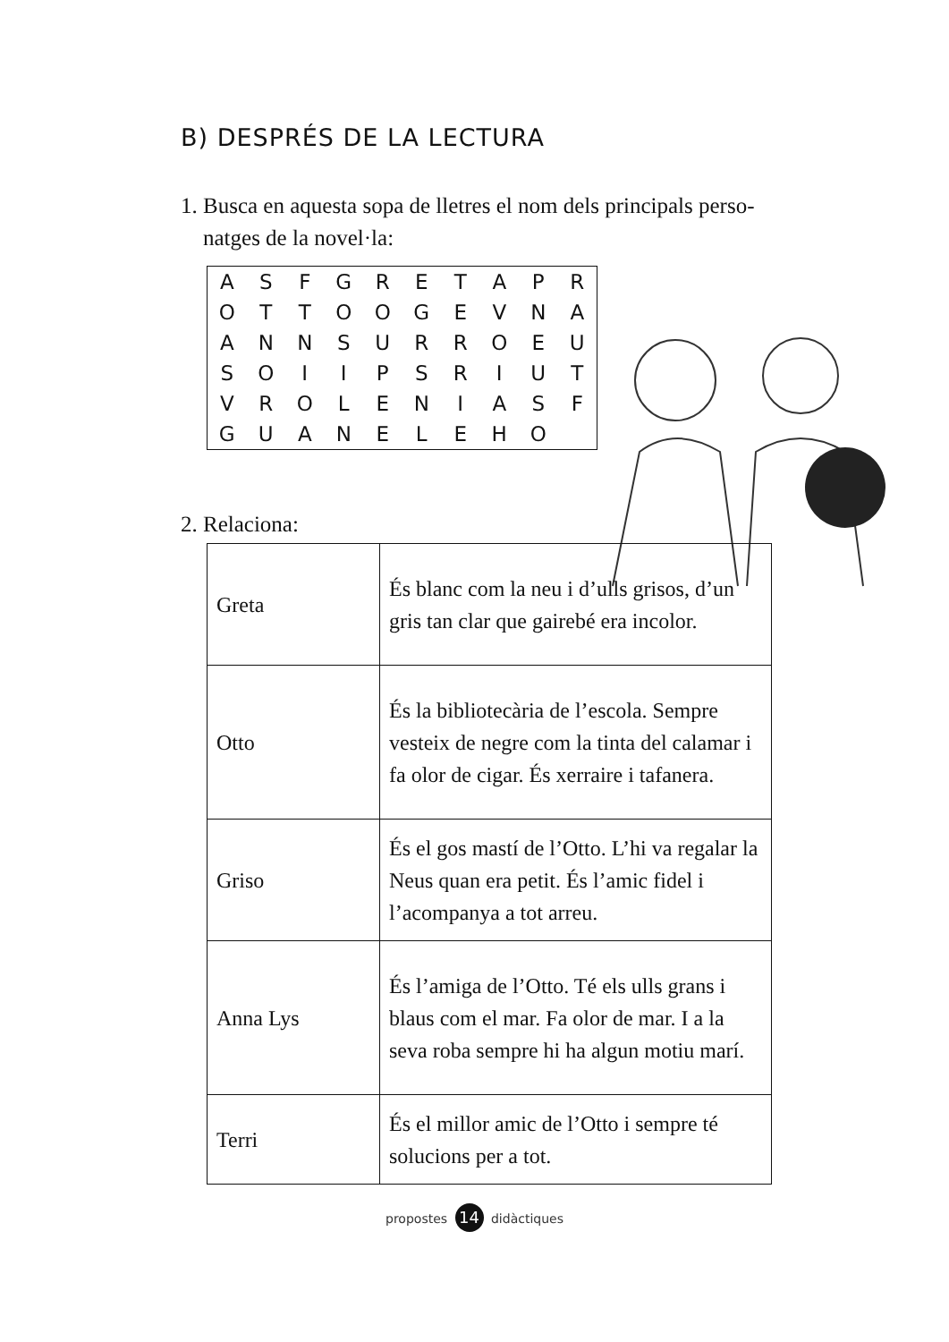B) DESPRÉS DE LA LECTURA
1. Busca en aquesta sopa de lletres el nom dels principals perso-
natges de la novel·la:
| A | S | F | G | R | E | T | A | P | R |
| O | T | T | O | O | G | E | V | N | A |
| A | N | N | S | U | R | R | O | E | U |
| S | O | I | I | P | S | R | I | U | T |
| V | R | O | L | E | N | I | A | S | F |
| G | U | A | N | E | L | E | H | O | |
2. Relaciona:
| Greta | És blanc com la neu i d’ulls grisos, d’un gris tan clar que gairebé era incolor. |
| Otto | És la bibliotecària de l’escola. Sempre vesteix de negre com la tinta del calamar i fa olor de cigar. És xerraire i tafanera. |
| Griso | És el gos mastí de l’Otto. L’hi va regalar la Neus quan era petit. És l’amic fidel i l’acompanya a tot arreu. |
| Anna Lys | És l’amiga de l’Otto. Té els ulls grans i blaus com el mar. Fa olor de mar. I a la seva roba sempre hi ha algun motiu marí. |
| Terri | És el millor amic de l’Otto i sempre té solucions per a tot. |
propostes 14 didàctiques